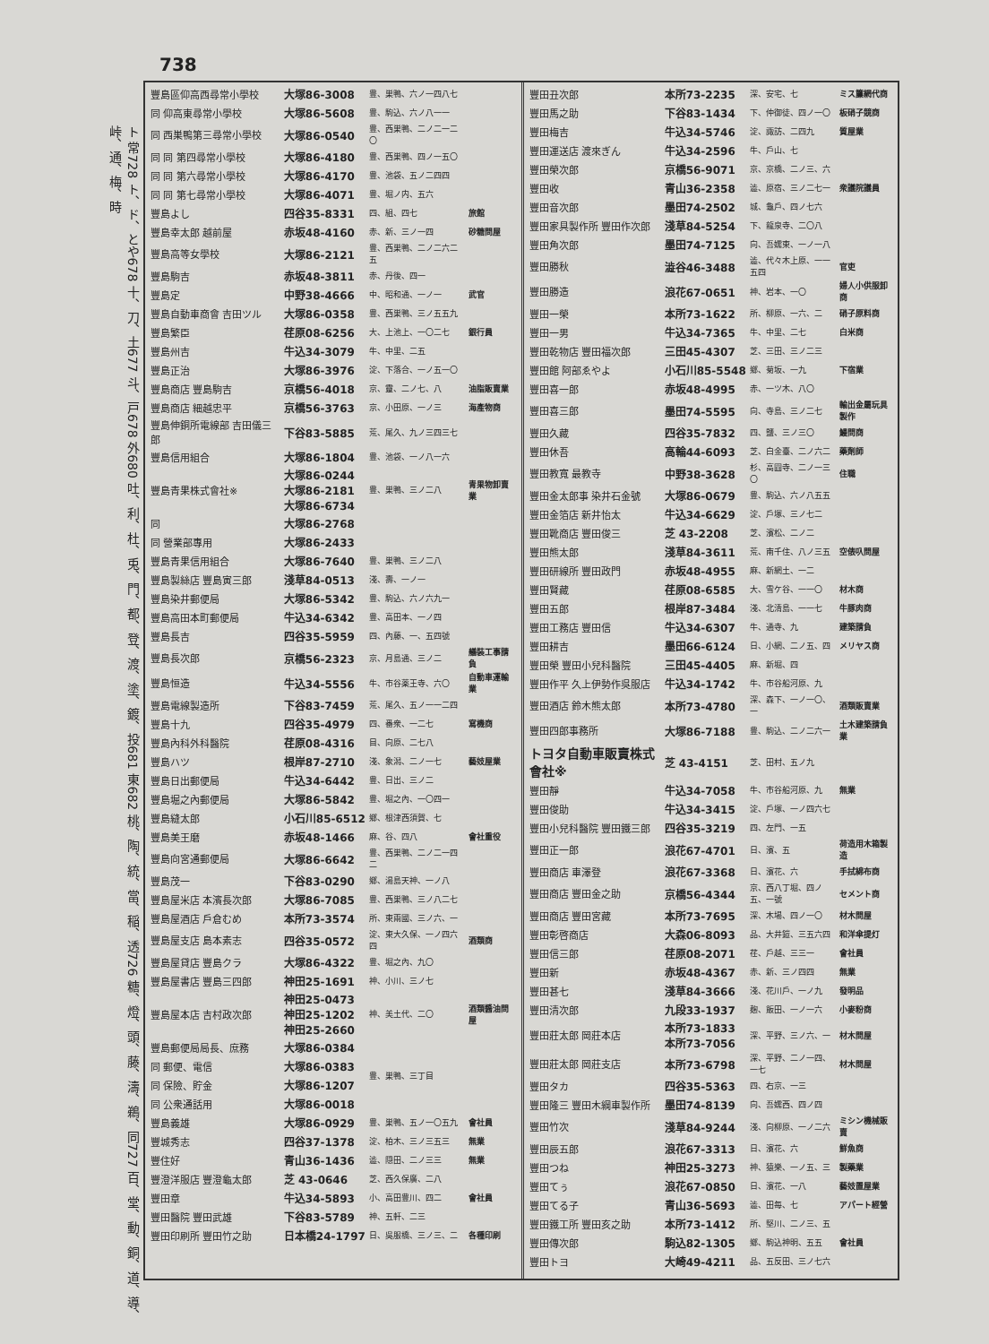738
ト 常728 ト、ド、とや678 十、刀、土677 斗、戸678 外680 吐、利、杜、兎、門、都、登、渡、塗、鍍、投681 東682 桃、陶、統、當、稲、透726 糖、燈、頭、藤、濤、鵜、同727 百、堂、動、銅、道、導、峠、通、梅、時
| 豐島區仰高西尋常小學校 | 大塚86-3008 | 豊、巣鴨、六ノ一四八七 | |
| 同 仰高東尋常小學校 | 大塚86-5608 | 豊、駒込、六ノ八一一 | |
| 同 西巣鴨第三尋常小學校 | 大塚86-0540 | 豊、西巣鴨、二ノ二一二〇 | |
| 同 同 第四尋常小學校 | 大塚86-4180 | 豊、西巣鴨、四ノ一五〇 | |
| 同 同 第六尋常小學校 | 大塚86-4170 | 豊、池袋、五ノ二四四 | |
| 同 同 第七尋常小學校 | 大塚86-4071 | 豊、堀ノ内、五六 | |
| 豐島よし | 四谷35-8331 | 四、組、四七 | 旅館 |
| 豐島幸太郎 越前屋 | 赤坂48-4160 | 赤、新、三ノ一四 | 砂糖問屋 |
| 豐島高等女學校 | 大塚86-2121 | 豊、西巣鴨、二ノ二六二五 | |
| 豐島駒吉 | 赤坂48-3811 | 赤、丹後、四一 | |
| 豐島定 | 中野38-4666 | 中、昭和通、一ノ一 | 武官 |
| 豐島自動車商會 吉田ツル | 大塚86-0358 | 豊、西巣鴨、三ノ五五九 | |
| 豐島繁臣 | 荏原08-6256 | 大、上池上、一〇二七 | 銀行員 |
| 豐島州吉 | 牛込34-3079 | 牛、中里、二五 | |
| 豐島正治 | 大塚86-3976 | 淀、下落合、一ノ五一〇 | |
| 豐島商店 豐島駒吉 | 京橋56-4018 | 京、靈、二ノ七、八 | 油脂販賣業 |
| 豐島商店 細越忠平 | 京橋56-3763 | 京、小田原、一ノ三 | 海產物商 |
| 豐島伸銅所電線部 吉田儀三郎 | 下谷83-5885 | 荒、尾久、九ノ三四三七 | |
| 豐島信用組合 | 大塚86-1804 | 豊、池袋、一ノ八一六 | |
| 豐島青果株式會社※ | 大塚86-0244 大塚86-2181 大塚86-6734 | 豊、巣鴨、三ノ二八 | 青果物卸賣業 |
| 同 | 大塚86-2768 | | |
| 同 營業部專用 | 大塚86-2433 | | |
| 豐島青果信用組合 | 大塚86-7640 | 豊、巣鴨、三ノ二八 | |
| 豐島製絲店 豐島寅三郎 | 淺草84-0513 | 淺、壽、一ノ一 | |
| 豐島染井郵便局 | 大塚86-5342 | 豊、駒込、六ノ六九一 | |
| 豐島高田本町郵便局 | 牛込34-6342 | 豊、高田本、一ノ四 | |
| 豐島長吉 | 四谷35-5959 | 四、內藤、一、五四號 | |
| 豐島長次郎 | 京橋56-2323 | 京、月島通、三ノ二 | 艤裝工事請負 |
| 豐島恒造 | 牛込34-5556 | 牛、市谷薬王寺、六〇 | 自動車運輸業 |
| 豐島電線製造所 | 下谷83-7459 | 荒、尾久、五ノ一一二四 | |
| 豐島十九 | 四谷35-4979 | 四、番衆、一二七 | 寫機商 |
| 豐島內科外科醫院 | 荏原08-4316 | 目、向原、二七八 | |
| 豐島ハツ | 根岸87-2710 | 淺、象潟、二ノ一七 | 藝妓屋業 |
| 豐島日出郵便局 | 牛込34-6442 | 豊、日出、三ノ二 | |
| 豐島堀之內郵便局 | 大塚86-5842 | 豊、堀之內、一〇四一 | |
| 豐島縫太郎 | 小石川85-6512 | 鄉、根津西須賀、七 | |
| 豐島美王磨 | 赤坂48-1466 | 麻、谷、四八 | 會社重役 |
| 豐島向宮通郵便局 | 大塚86-6642 | 豊、西巣鴨、二ノ二一四二 | |
| 豐島茂一 | 下谷83-0290 | 鄉、湯島天神、一ノ八 | |
| 豐島屋米店 本濱長次郎 | 大塚86-7085 | 豊、西巣鴨、三ノ八二七 | |
| 豐島屋酒店 戶倉むめ | 本所73-3574 | 所、東兩國、三ノ六、一 | |
| 豐島屋支店 島本素志 | 四谷35-0572 | 淀、東大久保、一ノ四六四 | 酒類商 |
| 豐島屋貸店 豐島クラ | 大塚86-4322 | 豊、堀之內、九〇 | |
| 豐島屋書店 豐島三四郎 | 神田25-1691 | 神、小川、三ノ七 | |
| 豐島屋本店 吉村政次郎 | 神田25-0473 神田25-1202 神田25-2660 | 神、美土代、二〇 | 酒類醬油問屋 |
| 豐島郵便局局長、庶務 | 大塚86-0384 | 豊、巣鴨、三丁目 | |
| 同 郵便、電信 | 大塚86-0383 | | |
| 同 保險、貯金 | 大塚86-1207 | | |
| 同 公衆通話用 | 大塚86-0018 | | |
| 豐島義雄 | 大塚86-0929 | 豊、巣鴨、五ノ一〇五九 | 會社員 |
| 豐城秀志 | 四谷37-1378 | 淀、柏木、三ノ三五三 | 無業 |
| 豐住好 | 青山36-1436 | 澁、隠田、二ノ三三 | 無業 |
| 豐澄洋服店 豐澄龜太郎 | 芝 43-0646 | 芝、西久保廣、二八 | |
| 豐田章 | 牛込34-5893 | 小、高田豊川、四二 | 會社員 |
| 豐田醫院 豐田武雄 | 下谷83-5789 | 神、五軒、二三 | |
| 豐田印刷所 豐田竹之助 | 日本橋24-1797 | 日、吳服橋、三ノ三、二 | 各種印刷 |
| 豐田丑次郎 | 本所73-2235 | 深、安宅、七 | ミス簾網代商 |
| 豐田馬之助 | 下谷83-1434 | 下、仲御徒、四ノ一〇 | 板硝子競商 |
| 豐田梅吉 | 牛込34-5746 | 淀、諏訪、二四九 | 質屋業 |
| 豐田運送店 渡來ぎん | 牛込34-2596 | 牛、戶山、七 | |
| 豐田榮次郎 | 京橋56-9071 | 京、京橋、二ノ三、六 | |
| 豐田收 | 青山36-2358 | 澁、原宿、三ノ二七一 | 衆議院議員 |
| 豐田音次郎 | 墨田74-2502 | 城、龜戶、四ノ七六 | |
| 豐田家具製作所 豐田作次郎 | 淺草84-5254 | 下、龍泉寺、二〇八 | |
| 豐田角次郎 | 墨田74-7125 | 向、吾嬬東、一ノ一八 | |
| 豐田勝秋 | 澁谷46-3488 | 澁、代々木上原、一一五四 | 官吏 |
| 豐田勝造 | 浪花67-0651 | 神、岩本、一〇 | 婦人小供服卸商 |
| 豐田一榮 | 本所73-1622 | 所、柳原、一六、二 | 硝子原料商 |
| 豐田一男 | 牛込34-7365 | 牛、中里、二七 | 白米商 |
| 豐田乾物店 豐田福次郎 | 三田45-4307 | 芝、三田、三ノ二三 | |
| 豐田館 阿部ゑやよ | 小石川85-5548 | 鄉、菊坂、一九 | 下宿業 |
| 豐田喜一郎 | 赤坂48-4995 | 赤、一ツ木、八〇 | |
| 豐田喜三郎 | 墨田74-5595 | 向、寺島、三ノ二七 | 輸出金屬玩具製作 |
| 豐田久藏 | 四谷35-7832 | 四、鹽、三ノ三〇 | 鰻問商 |
| 豐田休吾 | 高輪44-6093 | 芝、白金臺、二ノ六二 | 藥劑師 |
| 豐田教寬 最教寺 | 中野38-3628 | 杉、高圓寺、二ノ一三〇 | 住職 |
| 豐田金太郎事 染井石金號 | 大塚86-0679 | 豊、駒込、六ノ八五五 | |
| 豐田金箔店 新井怡太 | 牛込34-6629 | 淀、戶塚、三ノ七二 | |
| 豐田靴商店 豐田俊三 | 芝 43-2208 | 芝、濱松、二ノ二 | |
| 豐田熊太郎 | 淺草84-3611 | 荒、南千住、八ノ三五 | 空俵叺問屋 |
| 豐田研線所 豐田政門 | 赤坂48-4955 | 麻、新網土、一二 | |
| 豐田賢藏 | 荏原08-6585 | 大、雪ケ谷、一一〇 | 材木商 |
| 豐田五郎 | 根岸87-3484 | 淺、北清島、一一七 | 牛豚肉商 |
| 豐田工務店 豐田信 | 牛込34-6307 | 牛、通寺、九 | 建築請負 |
| 豐田耕吉 | 墨田66-6124 | 日、小網、二ノ五、四 | メリヤス商 |
| 豐田榮 豐田小兒科醫院 | 三田45-4405 | 麻、新堀、四 | |
| 豐田作平 久上伊勢作吳服店 | 牛込34-1742 | 牛、市谷船河原、九 | |
| 豐田酒店 鈴木熊太郎 | 本所73-4780 | 深、森下、一ノ一〇、一 | 酒類販賣業 |
| 豐田四郎事務所 | 大塚86-7188 | 豊、駒込、二ノ二六一 | 土木建築請負業 |
| トヨタ自動車販賣株式會社※ | 芝 43-4151 | 芝、田村、五ノ九 | |
| 豐田靜 | 牛込34-7058 | 牛、市谷船河原、九 | 無業 |
| 豐田俊助 | 牛込34-3415 | 淀、戶塚、一ノ四六七 | |
| 豐田小兒科醫院 豐田鐵三郎 | 四谷35-3219 | 四、左門、一五 | |
| 豐田正一郎 | 浪花67-4701 | 日、濱、五 | 荷造用木箱製造 |
| 豐田商店 車澤登 | 浪花67-3368 | 日、濱花、六 | 手拭綿布商 |
| 豐田商店 豐田金之助 | 京橋56-4344 | 京、西八丁堀、四ノ五、一號 | セメント商 |
| 豐田商店 豐田宮藏 | 本所73-7695 | 深、木場、四ノ一〇 | 材木問屋 |
| 豐田彰啓商店 | 大森06-8093 | 品、大井鎧、三五六四 | 和洋傘提灯 |
| 豐田信三郎 | 荏原08-2071 | 荏、戶越、三三一 | 會社員 |
| 豐田新 | 赤坂48-4367 | 赤、新、三ノ四四 | 無業 |
| 豐田甚七 | 淺草84-3666 | 淺、花川戶、一ノ九 | 發明品 |
| 豐田清次郎 | 九段33-1937 | 麹、飯田、一ノ一六 | 小麥粉商 |
| 豐田莊太郎 岡莊本店 | 本所73-1833 本所73-7056 | 深、平野、三ノ六、一 | 材木問屋 |
| 豐田莊太郎 岡莊支店 | 本所73-6798 | 深、平野、二ノ一四、一七 | 材木問屋 |
| 豐田タカ | 四谷35-5363 | 四、右京、一三 | |
| 豐田隆三 豐田木綱車製作所 | 墨田74-8139 | 向、吾嬬西、四ノ四 | |
| 豐田竹次 | 淺草84-9244 | 淺、向柳原、一ノ二六 | ミシン機械販賣 |
| 豐田辰五郎 | 浪花67-3313 | 日、濱花、六 | 鮮魚商 |
| 豐田つね | 神田25-3273 | 神、猿樂、一ノ五、三 | 製藥業 |
| 豐田てぅ | 浪花67-0850 | 日、濱花、一八 | 藝妓置屋業 |
| 豐田てる子 | 青山36-5693 | 澁、田毎、七 | アパート經營 |
| 豐田鐵工所 豐田亥之助 | 本所73-1412 | 所、堅川、二ノ三、五 | |
| 豐田傳次郎 | 駒込82-1305 | 鄉、駒込神明、五五 | 會社員 |
| 豐田トヨ | 大崎49-4211 | 品、五反田、三ノ七六 | |